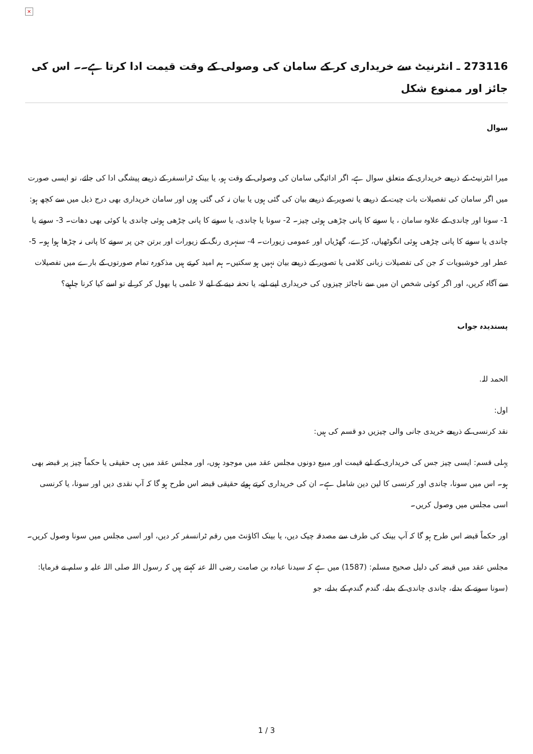×
273116 ـ انٹرنیٹ سے خریداری کر کے سامان کی وصولی کے وقت قیمت ادا کرتا ہے۔۔ اس کی جائز اور ممنوع شکل
سوال
میرا انٹرنیٹ کے ذریعے خریداری کے متعلق سوال ہے، اگر ادائیگی سامان کی وصولی کے وقت ہو، یا بینک ٹرانسفر کے ذریعے پیشگی ادا کی جائے، تو ایسی صورت میں اگر سامان کی تفصیلات بات چیت کے ذریعے یا تصویر کے ذریعے بیان کی گئی ہوں یا بیان نہ کی گئی ہوں اور سامان خریداری بھی درج ذیل میں سے کچھ ہو: 1- سونا اور چاندی کے علاوہ سامان ، یا سونے کا پانی چڑھی ہوئی چیز۔ 2- سونا یا چاندی، یا سونے کا پانی چڑھی ہوئی چاندی یا کوئی بھی دھات۔ 3- سونے یا چاندی یا سونے کا پانی چڑھی ہوئی انگوٹھیاں، کڑے، گھڑیاں اور عمومی زیورات۔ 4- سنہری رنگ کے زیورات اور برتن جن پر سونے کا پانی نہ چڑھا ہوا ہو۔ 5- عطر اور خوشبویات کہ جن کی تفصیلات زبانی کلامی یا تصویر کے ذریعے بیان نہیں ہو سکتیں۔ ہم امید کرتے ہیں مذکورہ تمام صورتوں کے بارے میں تفصیلات سے آگاہ کریں، اور اگر کوئی شخص ان میں سے ناجائز چیزوں کی خریداری اپنے لیے، یا تحفہ دینے کے لیے لا علمی یا بھول کر کر لے تو اسے کیا کرنا چاہیے؟
پسندیدہ جواب
الحمد للہ.
اول:
نقد کرنسی کے ذریعے خریدی جانی والی چیزیں دو قسم کی ہیں:
پہلی قسم: ایسی چیز جس کی خریداری کے لیے قیمت اور مبیع دونوں مجلس عقد میں موجود ہوں، اور مجلس عقد میں ہی حقیقی یا حکماً چیز پر قبضہ بھی ہو۔ اس میں سونا، چاندی اور کرنسی کا لین دین شامل ہے۔ ان کی خریداری کرتے ہوئے حقیقی قبضہ اس طرح ہو گا کہ آپ نقدی دیں اور سونا، یا کرنسی اسی مجلس میں وصول کریں۔
اور حکماً قبضہ اس طرح ہو گا کہ آپ بینک کی طرف سے مصدقہ چیک دیں، یا بینک اکاؤنٹ میں رقم ٹرانسفر کر دیں، اور اسی مجلس میں سونا وصول کریں۔
مجلس عقد میں قبضہ کی دلیل صحیح مسلم: (1587) میں ہے کہ سیدنا عبادہ بن صامت رضی اللہ عنہ کہتے ہیں کہ رسول اللہ صلی اللہ علیہ و سلم نے فرمایا: (سونا سونے کے بدلے، چاندی چاندی کے بدلے، گندم گندم کے بدلے، جو
1 / 3